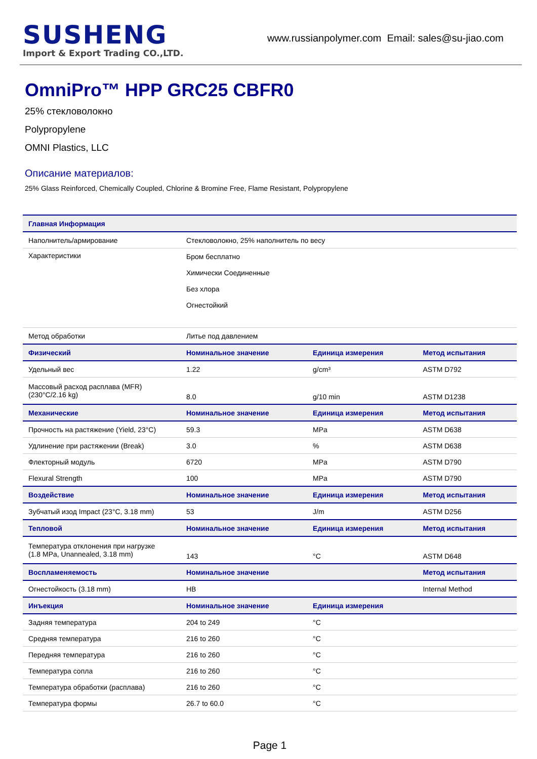SUSHENG
Import & Export Trading CO.,LTD.
www.russianpolymer.com Email: sales@su-jiao.com
OmniPro™ HPP GRC25 CBFR0
25% стекловолокно
Polypropylene
OMNI Plastics, LLC
Описание материалов:
25% Glass Reinforced, Chemically Coupled, Chlorine & Bromine Free, Flame Resistant, Polypropylene
| Главная Информация | | | |
| --- | --- | --- | --- |
| Наполнитель/армирование | Стекловолокно, 25% наполнитель по весу | | |
| Характеристики | Бром бесплатно Химически Соединенные Без хлора Огнестойкий | | |
| Метод обработки | Литье под давлением | | |
| Физический | Номинальное значение | Единица измерения | Метод испытания |
| Удельный вес | 1.22 | g/cm³ | ASTM D792 |
| Массовый расход расплава (MFR) (230°C/2.16 kg) | 8.0 | g/10 min | ASTM D1238 |
| Механические | Номинальное значение | Единица измерения | Метод испытания |
| Прочность на растяжение (Yield, 23°C) | 59.3 | MPa | ASTM D638 |
| Удлинение при растяжении (Break) | 3.0 | % | ASTM D638 |
| Флекторный модуль | 6720 | MPa | ASTM D790 |
| Flexural Strength | 100 | MPa | ASTM D790 |
| Воздействие | Номинальное значение | Единица измерения | Метод испытания |
| Зубчатый изод Impact (23°C, 3.18 mm) | 53 | J/m | ASTM D256 |
| Тепловой | Номинальное значение | Единица измерения | Метод испытания |
| Температура отклонения при нагрузке (1.8 MPa, Unannealed, 3.18 mm) | 143 | °C | ASTM D648 |
| Воспламеняемость | Номинальное значение | | Метод испытания |
| Огнестойкость (3.18 mm) | HB | | Internal Method |
| Инъекция | Номинальное значение | Единица измерения | |
| Задняя температура | 204 to 249 | °C | |
| Средняя температура | 216 to 260 | °C | |
| Передняя температура | 216 to 260 | °C | |
| Температура сопла | 216 to 260 | °C | |
| Температура обработки (расплава) | 216 to 260 | °C | |
| Температура формы | 26.7 to 60.0 | °C | |
Page 1